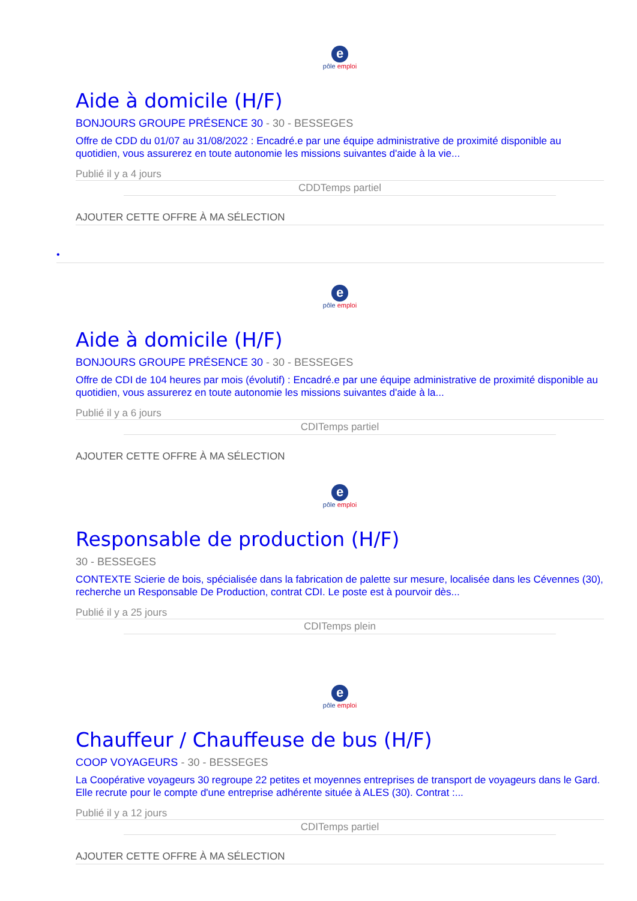epôle emploi
Aide à domicile (H/F)
BONJOURS GROUPE PRÉSENCE 30 - 30 - BESSEGES
Offre de CDD du 01/07 au 31/08/2022 : Encadré.e par une équipe administrative de proximité disponible au quotidien, vous assurerez en toute autonomie les missions suivantes d'aide à la vie...
Publié il y a 4 jours
CDDTemps partiel
AJOUTER CETTE OFFRE À MA SÉLECTION
•
epôle emploi
Aide à domicile (H/F)
BONJOURS GROUPE PRÉSENCE 30 - 30 - BESSEGES
Offre de CDI de 104 heures par mois (évolutif) : Encadré.e par une équipe administrative de proximité disponible au quotidien, vous assurerez en toute autonomie les missions suivantes d'aide à la...
Publié il y a 6 jours
CDITemps partiel
AJOUTER CETTE OFFRE À MA SÉLECTION
epôle emploi
Responsable de production (H/F)
30 - BESSEGES
CONTEXTE Scierie de bois, spécialisée dans la fabrication de palette sur mesure, localisée dans les Cévennes (30), recherche un Responsable De Production, contrat CDI. Le poste est à pourvoir dès...
Publié il y a 25 jours
CDITemps plein
epôle emploi
Chauffeur / Chauffeuse de bus (H/F)
COOP VOYAGEURS - 30 - BESSEGES
La Coopérative voyageurs 30 regroupe 22 petites et moyennes entreprises de transport de voyageurs dans le Gard. Elle recrute pour le compte d'une entreprise adhérente située à ALES (30). Contrat :...
Publié il y a 12 jours
CDITemps partiel
AJOUTER CETTE OFFRE À MA SÉLECTION